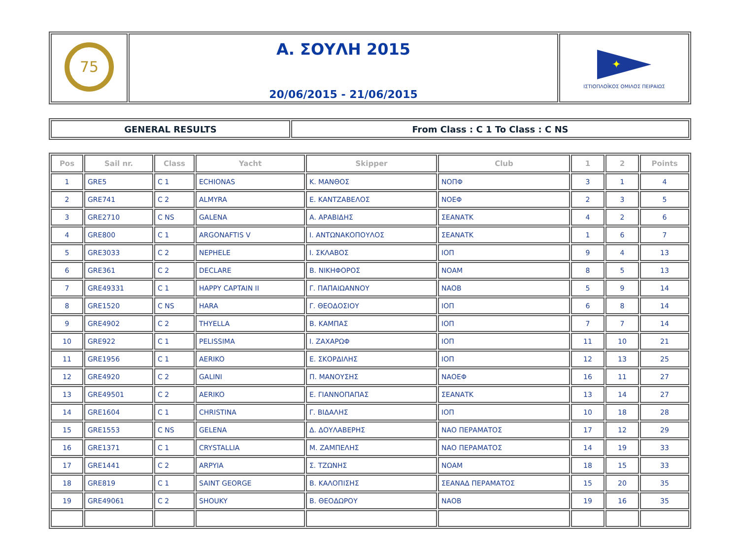| 75 | Α. ΣΟΥΛΗ 2015 20/06/2015 - 21/06/2015 | ✦ ΙΣΤΙΟΠΛΟΪΚΟΣ ΟΜΙΛΟΣ ΠΕΙΡΑΙΩΣ |
| GENERAL RESULTS | From Class : C 1 To Class : C NS |
| Pos | Sail nr. | Class | Yacht | Skipper | Club | 1 | 2 | Points |
| --- | --- | --- | --- | --- | --- | --- | --- | --- |
| 1 | GRE5 | C 1 | ECHIONAS | Κ. ΜΑΝΘΟΣ | ΝΟΠΦ | 3 | 1 | 4 |
| 2 | GRE741 | C 2 | ALMYRA | Ε. ΚΑΝΤΖΑΒΕΛΟΣ | ΝΟΕΦ | 2 | 3 | 5 |
| 3 | GRE2710 | C NS | GALENA | Α. ΑΡΑΒΙΔΗΣ | ΣΕΑΝΑΤΚ | 4 | 2 | 6 |
| 4 | GRE800 | C 1 | ARGONAFTIS V | Ι. ΑΝΤΩΝΑΚΟΠΟΥΛΟΣ | ΣΕΑΝΑΤΚ | 1 | 6 | 7 |
| 5 | GRE3033 | C 2 | NEPHELE | Ι. ΣΚΛΑΒΟΣ | ΙΟΠ | 9 | 4 | 13 |
| 6 | GRE361 | C 2 | DECLARE | Β. ΝΙΚΗΦΟΡΟΣ | ΝΟΑΜ | 8 | 5 | 13 |
| 7 | GRE49331 | C 1 | HAPPY CAPTAIN II | Γ. ΠΑΠΑΙΩΑΝΝΟΥ | ΝΑΟΒ | 5 | 9 | 14 |
| 8 | GRE1520 | C NS | HARA | Γ. ΘΕΟΔΟΣΙΟΥ | ΙΟΠ | 6 | 8 | 14 |
| 9 | GRE4902 | C 2 | THYELLA | Β. ΚΑΜΠΑΣ | ΙΟΠ | 7 | 7 | 14 |
| 10 | GRE922 | C 1 | PELISSIMA | Ι. ΖΑΧΑΡΩΦ | ΙΟΠ | 11 | 10 | 21 |
| 11 | GRE1956 | C 1 | AERIKO | Ε. ΣΚΟΡΔΙΛΗΣ | ΙΟΠ | 12 | 13 | 25 |
| 12 | GRE4920 | C 2 | GALINI | Π. ΜΑΝΟΥΣΗΣ | ΝΑΟΕΦ | 16 | 11 | 27 |
| 13 | GRE49501 | C 2 | AERIKO | Ε. ΓΙΑΝΝΟΠΑΠΑΣ | ΣΕΑΝΑΤΚ | 13 | 14 | 27 |
| 14 | GRE1604 | C 1 | CHRISTINA | Γ. ΒΙΔΑΛΗΣ | ΙΟΠ | 10 | 18 | 28 |
| 15 | GRE1553 | C NS | GELENA | Δ. ΔΟΥΛΑΒΕΡΗΣ | ΝΑΟ ΠΕΡΑΜΑΤΟΣ | 17 | 12 | 29 |
| 16 | GRE1371 | C 1 | CRYSTALLIA | Μ. ΖΑΜΠΕΛΗΣ | ΝΑΟ ΠΕΡΑΜΑΤΟΣ | 14 | 19 | 33 |
| 17 | GRE1441 | C 2 | ARPYIA | Σ. ΤΖΩΝΗΣ | ΝΟΑΜ | 18 | 15 | 33 |
| 18 | GRE819 | C 1 | SAINT GEORGE | Β. ΚΑΛΟΠΙΣΗΣ | ΣΕΑΝΑΔ ΠΕΡΑΜΑΤΟΣ | 15 | 20 | 35 |
| 19 | GRE49061 | C 2 | SHOUKY | Β. ΘΕΟΔΩΡΟΥ | ΝΑΟΒ | 19 | 16 | 35 |